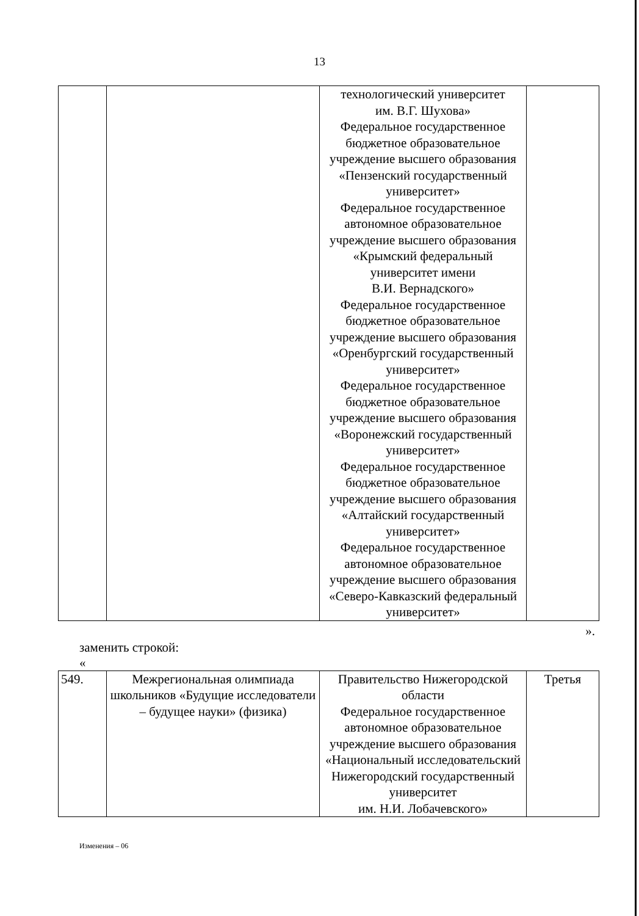13
| | | технологический университет им. В.Г. Шухова» Федеральное государственное бюджетное образовательное учреждение высшего образования «Пензенский государственный университет» Федеральное государственное автономное образовательное учреждение высшего образования «Крымский федеральный университет имени В.И. Вернадского» Федеральное государственное бюджетное образовательное учреждение высшего образования «Оренбургский государственный университет» Федеральное государственное бюджетное образовательное учреждение высшего образования «Воронежский государственный университет» Федеральное государственное бюджетное образовательное учреждение высшего образования «Алтайский государственный университет» Федеральное государственное автономное образовательное учреждение высшего образования «Северо-Кавказский федеральный университет» | |
».
заменить строкой:
«
| 549. | Межрегиональная олимпиада школьников «Будущие исследователи – будущее науки» (физика) | Правительство Нижегородской области Федеральное государственное автономное образовательное учреждение высшего образования «Национальный исследовательский Нижегородский государственный университет им. Н.И. Лобачевского» | Третья |
Изменения – 06